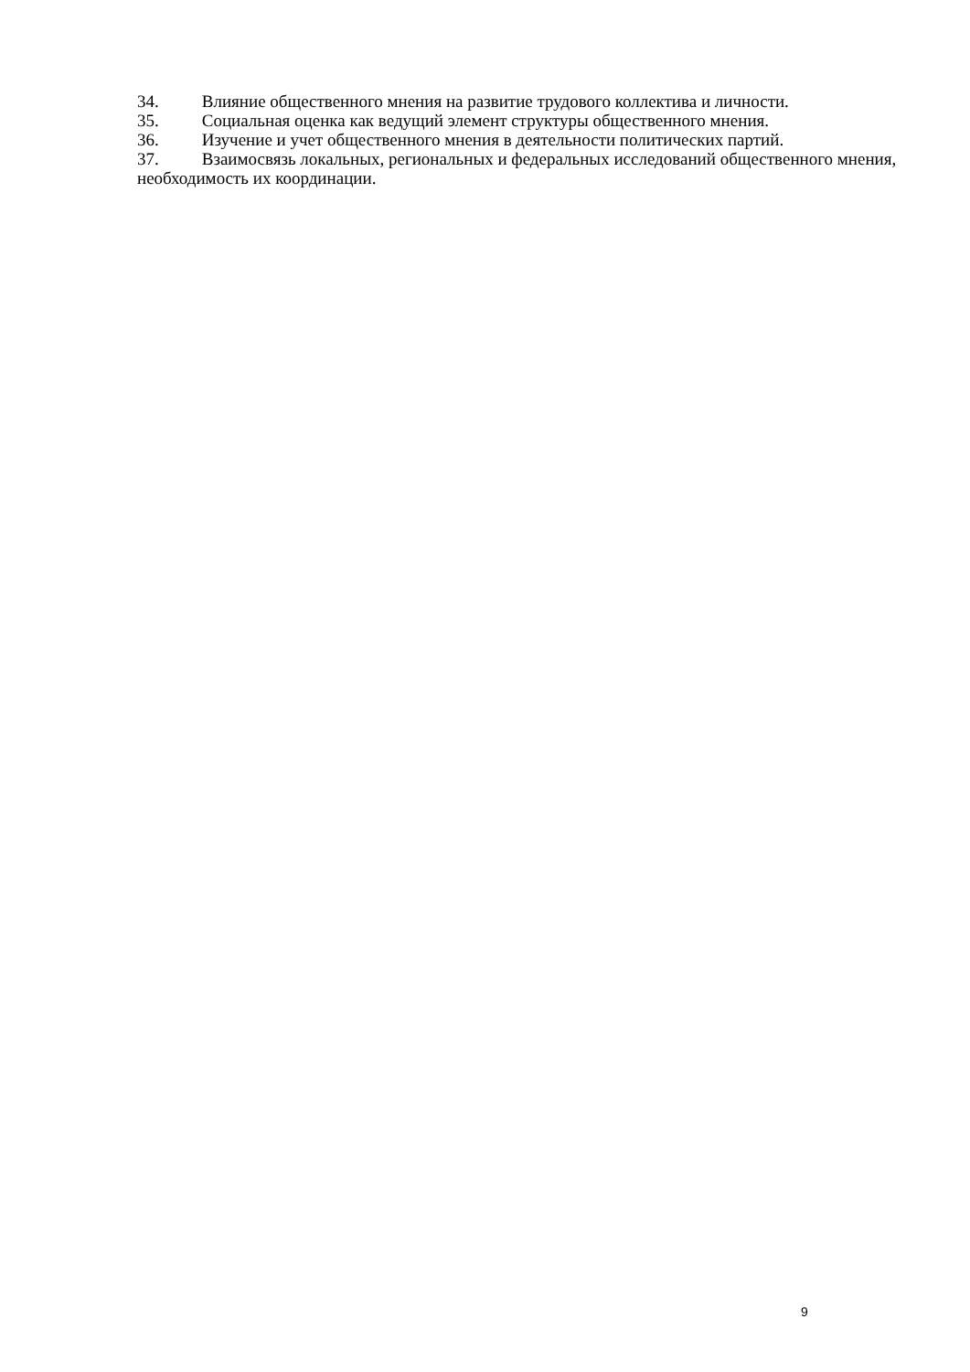34. Влияние общественного мнения на развитие трудового коллектива и личности.
35. Социальная оценка как ведущий элемент структуры общественного мнения.
36. Изучение и учет общественного мнения в деятельности политических партий.
37. Взаимосвязь локальных, региональных и федеральных исследований общественного мнения, необходимость их координации.
9